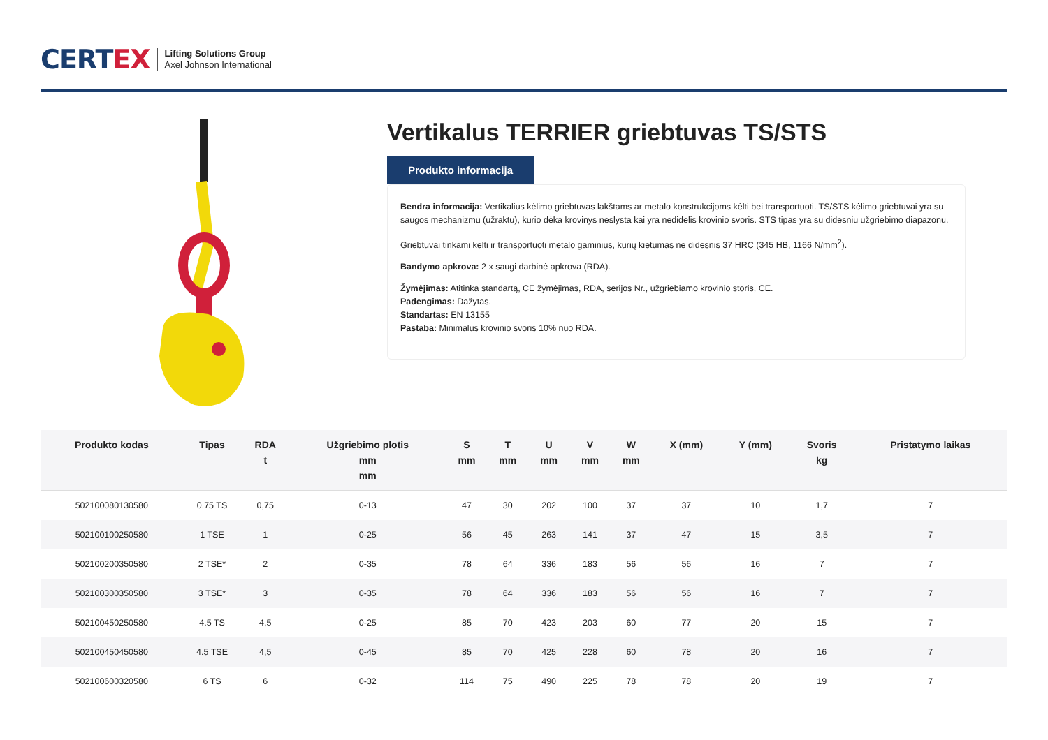CERTEX
Lifting Solutions Group
Axel Johnson International
Vertikalus TERRIER griebtuvas TS/STS
Produkto informacija
Bendra informacija: Vertikalius kėlimo griebtuvas lakštams ar metalo konstrukcijoms kėlti bei transportuoti. TS/STS kėlimo griebtuvai yra su saugos mechanizmu (užraktu), kurio dėka krovinys neslysta kai yra nedidelis krovinio svoris. STS tipas yra su didesniu užgriebimo diapazonu.
Griebtuvai tinkami kelti ir transportuoti metalo gaminius, kurių kietumas ne didesnis 37 HRC (345 HB, 1166 N/mm<sup>2</sup>).
Bandymo apkrova: 2 x saugi darbinė apkrova (RDA).
Žymėjimas: Atitinka standartą, CE žymėjimas, RDA, serijos Nr., užgriebiamo krovinio storis, CE.
Padengimas: Dažytas.
Standartas: EN 13155
Pastaba: Minimalus krovinio svoris 10% nuo RDA.
| Produkto kodas | Tipas | RDA t | Užgriebimo plotis mm mm | S mm | T mm | U mm | V mm | W mm | X (mm) | Y (mm) | Svoris kg | Pristatymo laikas |
| --- | --- | --- | --- | --- | --- | --- | --- | --- | --- | --- | --- | --- |
| 502100080130580 | 0.75 TS | 0,75 | 0-13 | 47 | 30 | 202 | 100 | 37 | 37 | 10 | 1,7 | 7 |
| 502100100250580 | 1 TSE | 1 | 0-25 | 56 | 45 | 263 | 141 | 37 | 47 | 15 | 3,5 | 7 |
| 502100200350580 | 2 TSE* | 2 | 0-35 | 78 | 64 | 336 | 183 | 56 | 56 | 16 | 7 | 7 |
| 502100300350580 | 3 TSE* | 3 | 0-35 | 78 | 64 | 336 | 183 | 56 | 56 | 16 | 7 | 7 |
| 502100450250580 | 4.5 TS | 4,5 | 0-25 | 85 | 70 | 423 | 203 | 60 | 77 | 20 | 15 | 7 |
| 502100450450580 | 4.5 TSE | 4,5 | 0-45 | 85 | 70 | 425 | 228 | 60 | 78 | 20 | 16 | 7 |
| 502100600320580 | 6 TS | 6 | 0-32 | 114 | 75 | 490 | 225 | 78 | 78 | 20 | 19 | 7 |